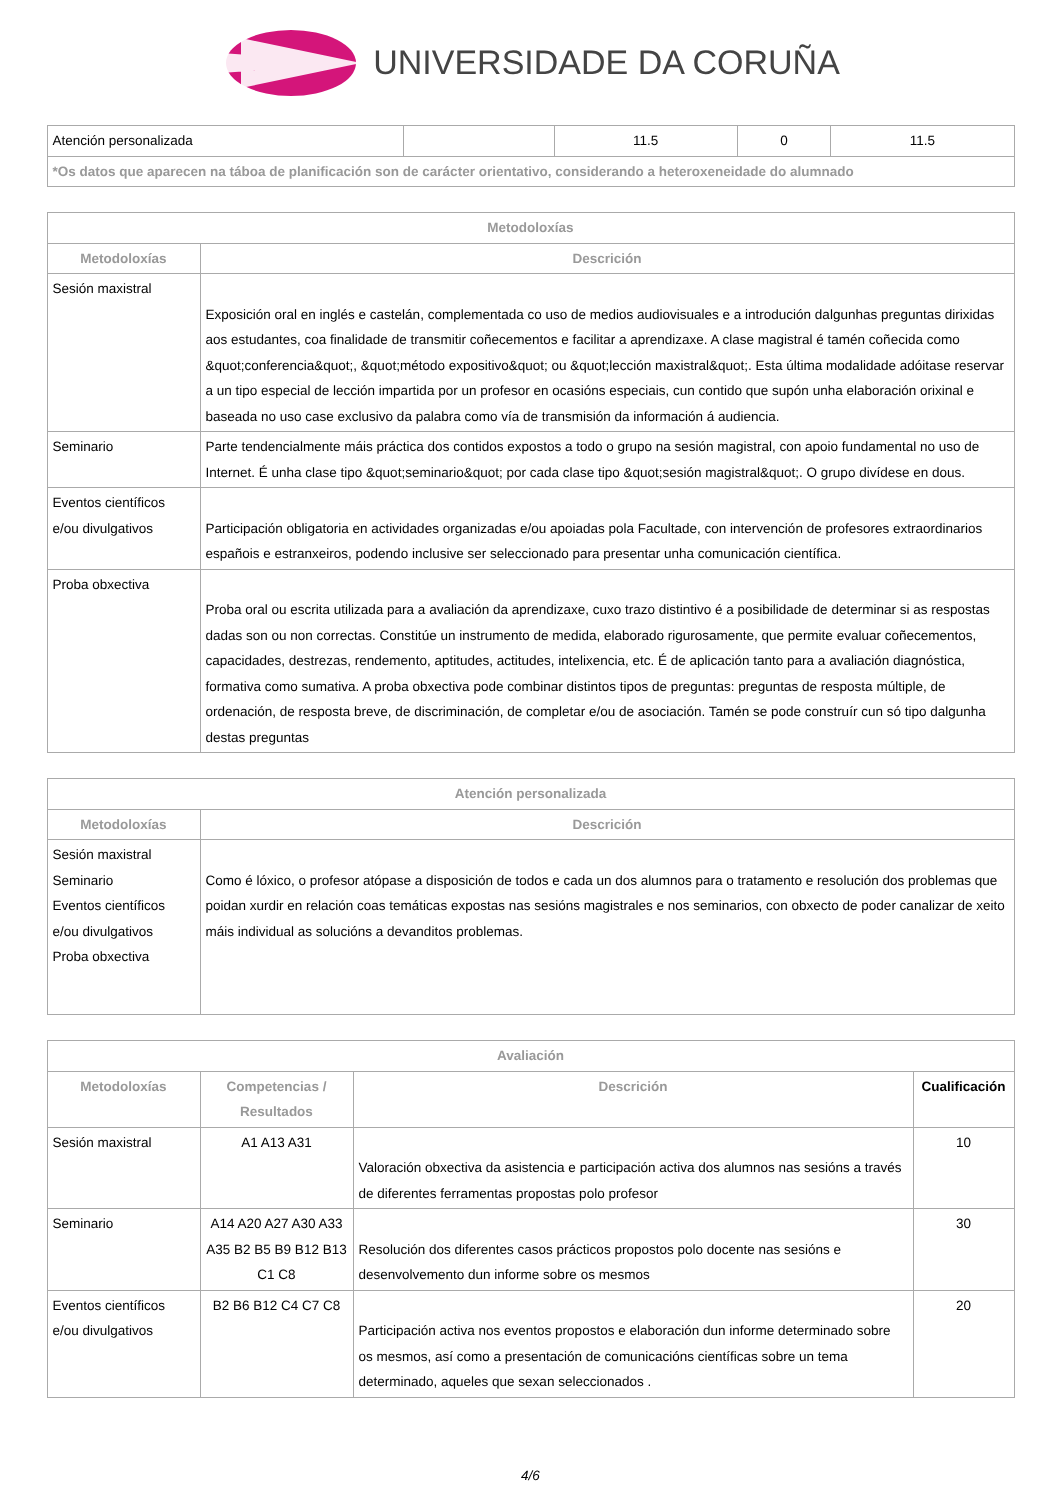UNIVERSIDADE DA CORUÑA
| Atención personalizada | | 11.5 | 0 | 11.5 |
| *Os datos que aparecen na táboa de planificación son de carácter orientativo, considerando a heteroxeneidade do alumnado | | | | |
| Metodoloxías | |
| --- | --- |
| Metodoloxías | Descrición |
| Sesión maxistral | Exposición oral en inglés e castelán, complementada co uso de medios audiovisuales e a introdución dalgunhas preguntas dirixidas aos estudantes, coa finalidade de transmitir coñecementos e facilitar a aprendizaxe. A clase magistral é tamén coñecida como &quot;conferencia&quot;, &quot;método expositivo&quot; ou &quot;lección maxistral&quot;. Esta última modalidade adóitase reservar a un tipo especial de lección impartida por un profesor en ocasións especiais, cun contido que supón unha elaboración orixinal e baseada no uso case exclusivo da palabra como vía de transmisión da información á audiencia. |
| Seminario | Parte tendencialmente máis práctica dos contidos expostos a todo o grupo na sesión magistral, con apoio fundamental no uso de Internet. É unha clase tipo &quot;seminario&quot; por cada clase tipo &quot;sesión magistral&quot;. O grupo divídese en dous. |
| Eventos científicos e/ou divulgativos | Participación obligatoria en actividades organizadas e/ou apoiadas pola Facultade, con intervención de profesores extraordinarios españois e estranxeiros, podendo inclusive ser seleccionado para presentar unha comunicación científica. |
| Proba obxectiva | Proba oral ou escrita utilizada para a avaliación da aprendizaxe, cuxo trazo distintivo é a posibilidade de determinar si as respostas dadas son ou non correctas. Constitúe un instrumento de medida, elaborado rigurosamente, que permite evaluar coñecementos, capacidades, destrezas, rendemento, aptitudes, actitudes, intelixencia, etc. É de aplicación tanto para a avaliación diagnóstica, formativa como sumativa. A proba obxectiva pode combinar distintos tipos de preguntas: preguntas de resposta múltiple, de ordenación, de resposta breve, de discriminación, de completar e/ou de asociación. Tamén se pode construír cun só tipo dalgunha destas preguntas |
| Atención personalizada | |
| --- | --- |
| Metodoloxías | Descrición |
| Sesión maxistral Seminario Eventos científicos e/ou divulgativos Proba obxectiva | Como é lóxico, o profesor atópase a disposición de todos e cada un dos alumnos para o tratamento e resolución dos problemas que poidan xurdir en relación coas temáticas expostas nas sesións magistrales e nos seminarios, con obxecto de poder canalizar de xeito máis individual as solucións a devanditos problemas. |
| Avaliación | | | |
| --- | --- | --- | --- |
| Metodoloxías | Competencias / Resultados | Descrición | Cualificación |
| Sesión maxistral | A1 A13 A31 | Valoración obxectiva da asistencia e participación activa dos alumnos nas sesións a través de diferentes ferramentas propostas polo profesor | 10 |
| Seminario | A14 A20 A27 A30 A33 A35 B2 B5 B9 B12 B13 C1 C8 | Resolución dos diferentes casos prácticos propostos polo docente nas sesións e desenvolvemento dun informe sobre os mesmos | 30 |
| Eventos científicos e/ou divulgativos | B2 B6 B12 C4 C7 C8 | Participación activa nos eventos propostos e elaboración dun informe determinado sobre os mesmos, así como a presentación de comunicacións científicas sobre un tema determinado, aqueles que sexan seleccionados . | 20 |
4/6